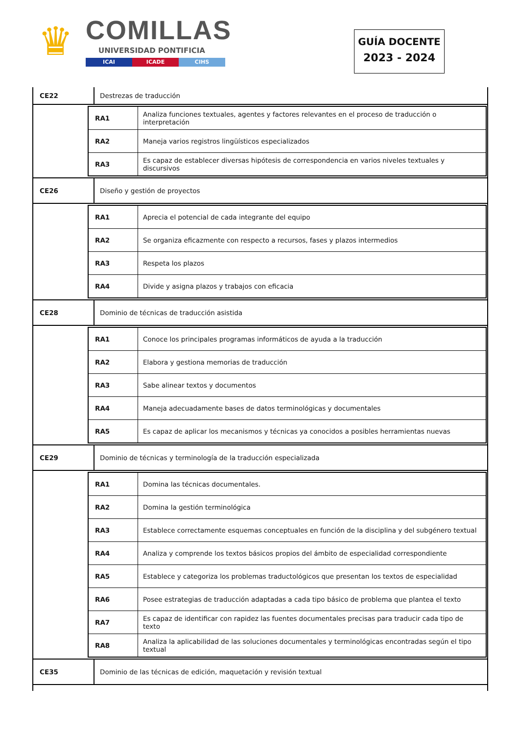♛
COMILLAS
UNIVERSIDAD PONTIFICIA
ICAI ICADE CIHS
GUÍA DOCENTE
2023 - 2024
CE22
Destrezas de traducción
| RA1 | Analiza funciones textuales, agentes y factores relevantes en el proceso de traducción o interpretación |
| RA2 | Maneja varios registros lingüísticos especializados |
| RA3 | Es capaz de establecer diversas hipótesis de correspondencia en varios niveles textuales y discursivos |
CE26
Diseño y gestión de proyectos
| RA1 | Aprecia el potencial de cada integrante del equipo |
| RA2 | Se organiza eficazmente con respecto a recursos, fases y plazos intermedios |
| RA3 | Respeta los plazos |
| RA4 | Divide y asigna plazos y trabajos con eficacia |
CE28
Dominio de técnicas de traducción asistida
| RA1 | Conoce los principales programas informáticos de ayuda a la traducción |
| RA2 | Elabora y gestiona memorias de traducción |
| RA3 | Sabe alinear textos y documentos |
| RA4 | Maneja adecuadamente bases de datos terminológicas y documentales |
| RA5 | Es capaz de aplicar los mecanismos y técnicas ya conocidos a posibles herramientas nuevas |
CE29
Dominio de técnicas y terminología de la traducción especializada
| RA1 | Domina las técnicas documentales. |
| RA2 | Domina la gestión terminológica |
| RA3 | Establece correctamente esquemas conceptuales en función de la disciplina y del subgénero textual |
| RA4 | Analiza y comprende los textos básicos propios del ámbito de especialidad correspondiente |
| RA5 | Establece y categoriza los problemas traductológicos que presentan los textos de especialidad |
| RA6 | Posee estrategias de traducción adaptadas a cada tipo básico de problema que plantea el texto |
| RA7 | Es capaz de identificar con rapidez las fuentes documentales precisas para traducir cada tipo de texto |
| RA8 | Analiza la aplicabilidad de las soluciones documentales y terminológicas encontradas según el tipo textual |
CE35
Dominio de las técnicas de edición, maquetación y revisión textual